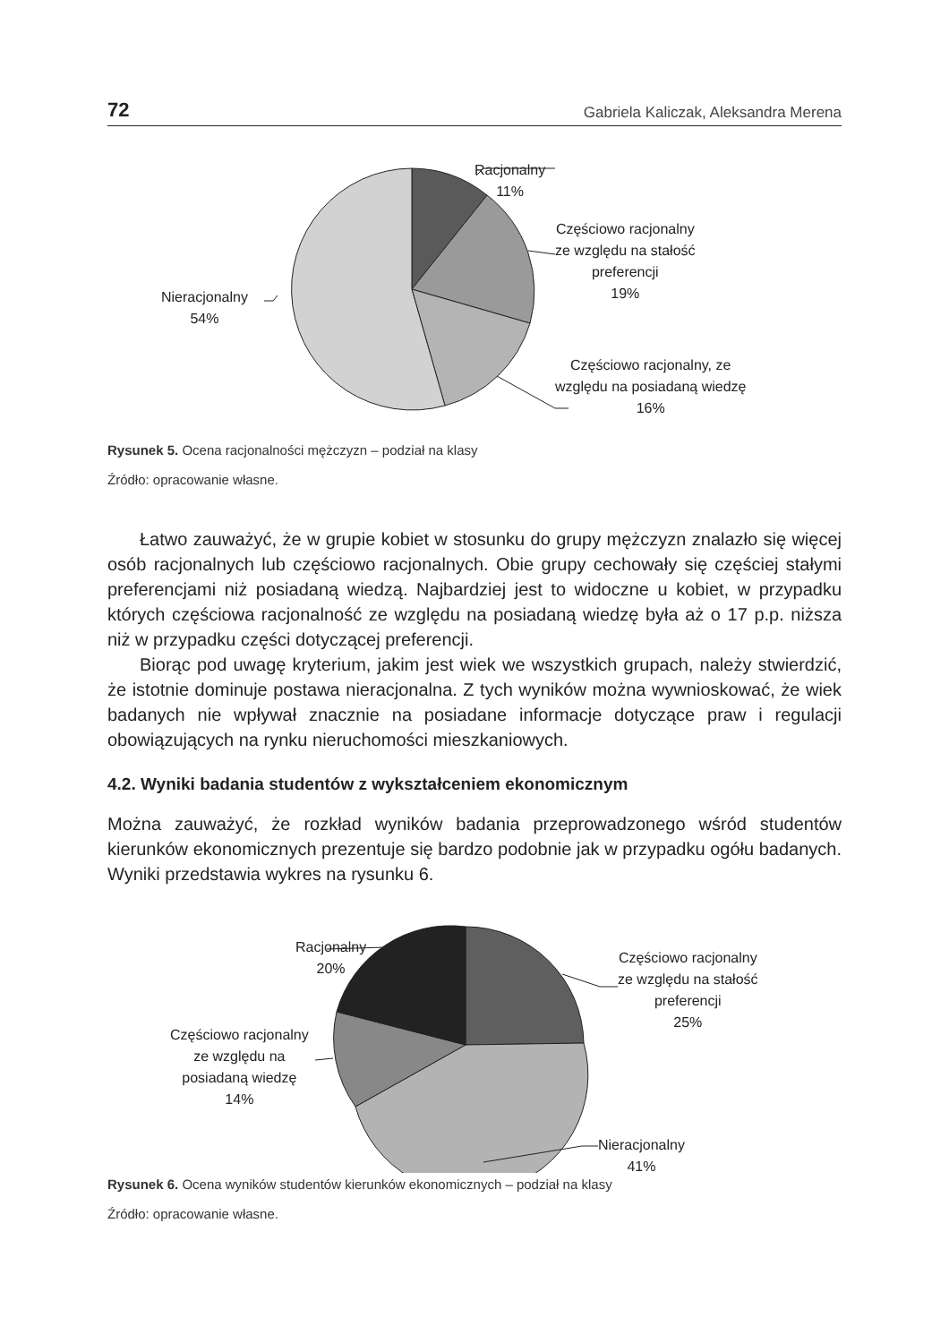72 Gabriela Kaliczak, Aleksandra Merena
Racjonalny
11%
Częściowo racjonalny
ze względu na stałość
preferencji
19%
Częściowo racjonalny, ze
względu na posiadaną wiedzę
16%
Nieracjonalny
54%
Rysunek 5. Ocena racjonalności mężczyzn – podział na klasy
Źródło: opracowanie własne.
Łatwo zauważyć, że w grupie kobiet w stosunku do grupy mężczyzn znalazło się więcej osób racjonalnych lub częściowo racjonalnych. Obie grupy cechowały się częściej stałymi preferencjami niż posiadaną wiedzą. Najbardziej jest to widoczne u kobiet, w przypadku których częściowa racjonalność ze względu na posiadaną wiedzę była aż o 17 p.p. niższa niż w przypadku części dotyczącej preferencji.
Biorąc pod uwagę kryterium, jakim jest wiek we wszystkich grupach, należy stwierdzić, że istotnie dominuje postawa nieracjonalna. Z tych wyników można wywnioskować, że wiek badanych nie wpływał znacznie na posiadane informacje dotyczące praw i regulacji obowiązujących na rynku nieruchomości mieszkaniowych.
4.2. Wyniki badania studentów z wykształceniem ekonomicznym
Można zauważyć, że rozkład wyników badania przeprowadzonego wśród studentów kierunków ekonomicznych prezentuje się bardzo podobnie jak w przypadku ogółu badanych. Wyniki przedstawia wykres na rysunku 6.
Racjonalny
20%
Częściowo racjonalny
ze względu na stałość
preferencji
25%
Częściowo racjonalny
ze względu na
posiadaną wiedzę
14%
Nieracjonalny
41%
Rysunek 6. Ocena wyników studentów kierunków ekonomicznych – podział na klasy
Źródło: opracowanie własne.